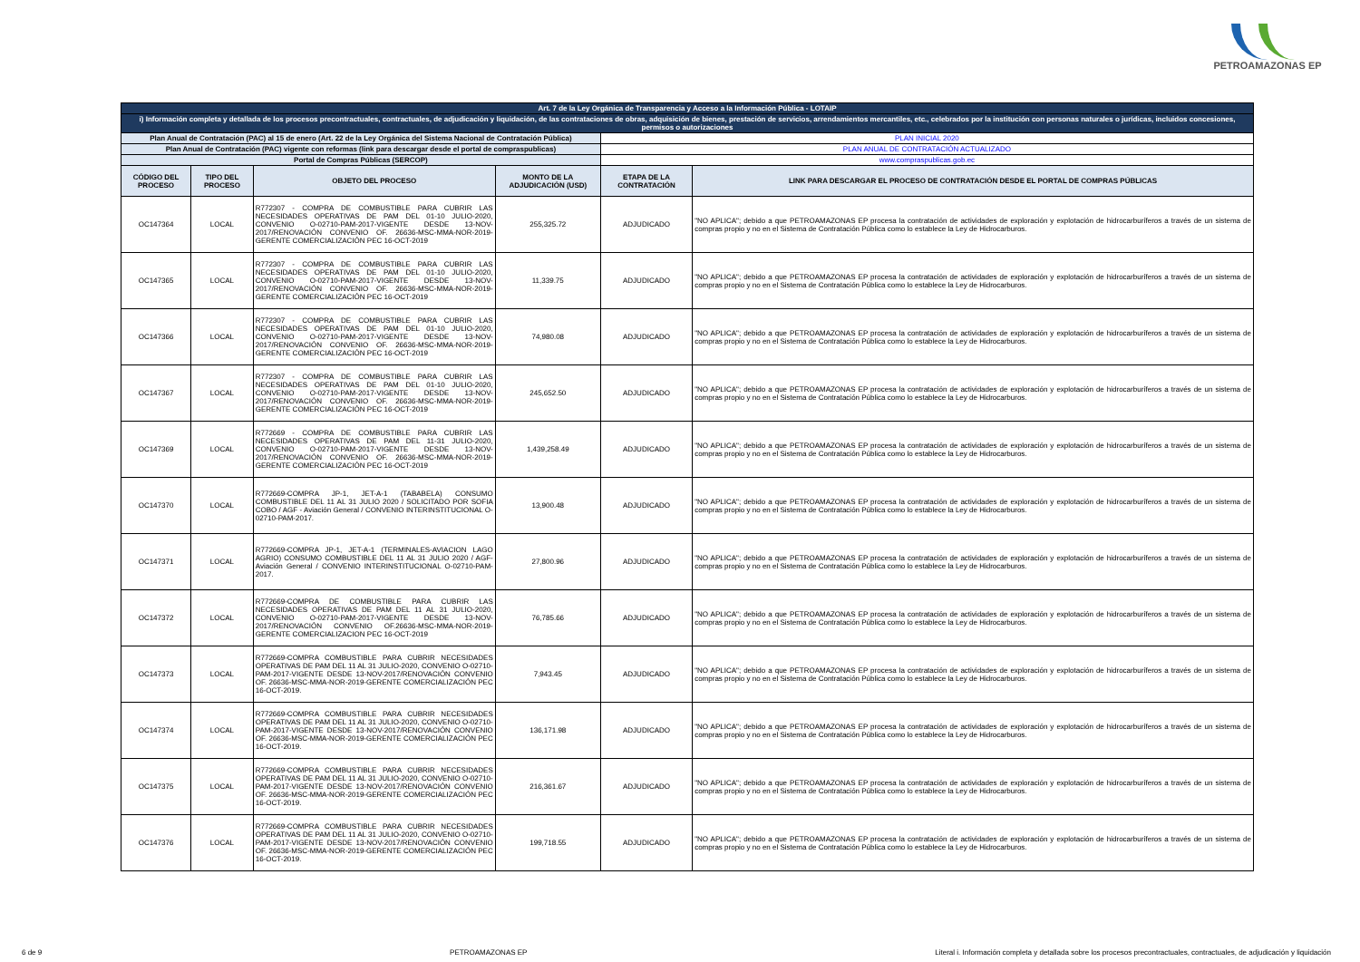PETROAMAZONAS EP
| Art. 7 de la Ley Orgánica de Transparencia y Acceso a la Información Pública - LOTAIP | | | | | |
| --- | --- | --- | --- | --- | --- |
| i) Información completa y detallada de los procesos precontractuales, contractuales, de adjudicación y liquidación, de las contrataciones de obras, adquisición de bienes, prestación de servicios, arrendamientos mercantiles, etc., celebrados por la institución con personas naturales o jurídicas, incluidos concesiones, permisos o autorizaciones | | | | | |
| Plan Anual de Contratación (PAC) al 15 de enero (Art. 22 de la Ley Orgánica del Sistema Nacional de Contratación Pública) | | | | PLAN INICIAL 2020 | |
| Plan Anual de Contratación (PAC) vigente con reformas (link para descargar desde el portal de compraspublicas) | | | | PLAN ANUAL DE CONTRATACIÓN ACTUALIZADO | |
| Portal de Compras Públicas (SERCOP) | | | | www.compraspublicas.gob.ec | |
| CÓDIGO DEL PROCESO | TIPO DEL PROCESO | OBJETO DEL PROCESO | MONTO DE LA ADJUDICACIÓN (USD) | ETAPA DE LA CONTRATACIÓN | LINK PARA DESCARGAR EL PROCESO DE CONTRATACIÓN DESDE EL PORTAL DE COMPRAS PÚBLICAS |
| OC147364 | LOCAL | R772307 - COMPRA DE COMBUSTIBLE PARA CUBRIR LAS NECESIDADES OPERATIVAS DE PAM DEL 01-10 JULIO-2020, CONVENIO O-02710-PAM-2017-VIGENTE DESDE 13-NOV-2017/RENOVACIÓN CONVENIO OF. 26636-MSC-MMA-NOR-2019-GERENTE COMERCIALIZACIÓN PEC 16-OCT-2019 | 255,325.72 | ADJUDICADO | "NO APLICA"; debido a que PETROAMAZONAS EP procesa la contratación de actividades de exploración y explotación de hidrocarburíferos a través de un sistema de compras propio y no en el Sistema de Contratación Pública como lo establece la Ley de Hidrocarburos. |
| OC147365 | LOCAL | R772307 - COMPRA DE COMBUSTIBLE PARA CUBRIR LAS NECESIDADES OPERATIVAS DE PAM DEL 01-10 JULIO-2020, CONVENIO O-02710-PAM-2017-VIGENTE DESDE 13-NOV-2017/RENOVACIÓN CONVENIO OF. 26636-MSC-MMA-NOR-2019-GERENTE COMERCIALIZACIÓN PEC 16-OCT-2019 | 11,339.75 | ADJUDICADO | "NO APLICA"; debido a que PETROAMAZONAS EP procesa la contratación de actividades de exploración y explotación de hidrocarburíferos a través de un sistema de compras propio y no en el Sistema de Contratación Pública como lo establece la Ley de Hidrocarburos. |
| OC147366 | LOCAL | R772307 - COMPRA DE COMBUSTIBLE PARA CUBRIR LAS NECESIDADES OPERATIVAS DE PAM DEL 01-10 JULIO-2020, CONVENIO O-02710-PAM-2017-VIGENTE DESDE 13-NOV-2017/RENOVACIÓN CONVENIO OF. 26636-MSC-MMA-NOR-2019-GERENTE COMERCIALIZACIÓN PEC 16-OCT-2019 | 74,980.08 | ADJUDICADO | "NO APLICA"; debido a que PETROAMAZONAS EP procesa la contratación de actividades de exploración y explotación de hidrocarburíferos a través de un sistema de compras propio y no en el Sistema de Contratación Pública como lo establece la Ley de Hidrocarburos. |
| OC147367 | LOCAL | R772307 - COMPRA DE COMBUSTIBLE PARA CUBRIR LAS NECESIDADES OPERATIVAS DE PAM DEL 01-10 JULIO-2020, CONVENIO O-02710-PAM-2017-VIGENTE DESDE 13-NOV-2017/RENOVACIÓN CONVENIO OF. 26636-MSC-MMA-NOR-2019-GERENTE COMERCIALIZACIÓN PEC 16-OCT-2019 | 245,652.50 | ADJUDICADO | "NO APLICA"; debido a que PETROAMAZONAS EP procesa la contratación de actividades de exploración y explotación de hidrocarburíferos a través de un sistema de compras propio y no en el Sistema de Contratación Pública como lo establece la Ley de Hidrocarburos. |
| OC147369 | LOCAL | R772669 - COMPRA DE COMBUSTIBLE PARA CUBRIR LAS NECESIDADES OPERATIVAS DE PAM DEL 11-31 JULIO-2020, CONVENIO O-02710-PAM-2017-VIGENTE DESDE 13-NOV-2017/RENOVACIÓN CONVENIO OF. 26636-MSC-MMA-NOR-2019-GERENTE COMERCIALIZACIÓN PEC 16-OCT-2019 | 1,439,258.49 | ADJUDICADO | "NO APLICA"; debido a que PETROAMAZONAS EP procesa la contratación de actividades de exploración y explotación de hidrocarburíferos a través de un sistema de compras propio y no en el Sistema de Contratación Pública como lo establece la Ley de Hidrocarburos. |
| OC147370 | LOCAL | R772669-COMPRA JP-1, JET-A-1 (TABABELA) CONSUMO COMBUSTIBLE DEL 11 AL 31 JULIO 2020 / SOLICITADO POR SOFIA COBO / AGF - Aviación General / CONVENIO INTERINSTITUCIONAL O-02710-PAM-2017. | 13,900.48 | ADJUDICADO | "NO APLICA"; debido a que PETROAMAZONAS EP procesa la contratación de actividades de exploración y explotación de hidrocarburíferos a través de un sistema de compras propio y no en el Sistema de Contratación Pública como lo establece la Ley de Hidrocarburos. |
| OC147371 | LOCAL | R772669-COMPRA JP-1, JET-A-1 (TERMINALES-AVIACION LAGO AGRIO) CONSUMO COMBUSTIBLE DEL 11 AL 31 JULIO 2020 / AGF-Aviación General / CONVENIO INTERINSTITUCIONAL O-02710-PAM-2017. | 27,800.96 | ADJUDICADO | "NO APLICA"; debido a que PETROAMAZONAS EP procesa la contratación de actividades de exploración y explotación de hidrocarburíferos a través de un sistema de compras propio y no en el Sistema de Contratación Pública como lo establece la Ley de Hidrocarburos. |
| OC147372 | LOCAL | R772669-COMPRA DE COMBUSTIBLE PARA CUBRIR LAS NECESIDADES OPERATIVAS DE PAM DEL 11 AL 31 JULIO-2020, CONVENIO O-02710-PAM-2017-VIGENTE DESDE 13-NOV-2017/RENOVACIÓN CONVENIO OF.26636-MSC-MMA-NOR-2019-GERENTE COMERCIALIZACION PEC 16-OCT-2019 | 76,785.66 | ADJUDICADO | "NO APLICA"; debido a que PETROAMAZONAS EP procesa la contratación de actividades de exploración y explotación de hidrocarburíferos a través de un sistema de compras propio y no en el Sistema de Contratación Pública como lo establece la Ley de Hidrocarburos. |
| OC147373 | LOCAL | R772669-COMPRA COMBUSTIBLE PARA CUBRIR NECESIDADES OPERATIVAS DE PAM DEL 11 AL 31 JULIO-2020, CONVENIO O-02710-PAM-2017-VIGENTE DESDE 13-NOV-2017/RENOVACIÓN CONVENIO OF. 26636-MSC-MMA-NOR-2019-GERENTE COMERCIALIZACIÓN PEC 16-OCT-2019. | 7,943.45 | ADJUDICADO | "NO APLICA"; debido a que PETROAMAZONAS EP procesa la contratación de actividades de exploración y explotación de hidrocarburíferos a través de un sistema de compras propio y no en el Sistema de Contratación Pública como lo establece la Ley de Hidrocarburos. |
| OC147374 | LOCAL | R772669-COMPRA COMBUSTIBLE PARA CUBRIR NECESIDADES OPERATIVAS DE PAM DEL 11 AL 31 JULIO-2020, CONVENIO O-02710-PAM-2017-VIGENTE DESDE 13-NOV-2017/RENOVACIÓN CONVENIO OF. 26636-MSC-MMA-NOR-2019-GERENTE COMERCIALIZACIÓN PEC 16-OCT-2019. | 136,171.98 | ADJUDICADO | "NO APLICA"; debido a que PETROAMAZONAS EP procesa la contratación de actividades de exploración y explotación de hidrocarburíferos a través de un sistema de compras propio y no en el Sistema de Contratación Pública como lo establece la Ley de Hidrocarburos. |
| OC147375 | LOCAL | R772669-COMPRA COMBUSTIBLE PARA CUBRIR NECESIDADES OPERATIVAS DE PAM DEL 11 AL 31 JULIO-2020, CONVENIO O-02710-PAM-2017-VIGENTE DESDE 13-NOV-2017/RENOVACIÓN CONVENIO OF. 26636-MSC-MMA-NOR-2019-GERENTE COMERCIALIZACIÓN PEC 16-OCT-2019. | 216,361.67 | ADJUDICADO | "NO APLICA"; debido a que PETROAMAZONAS EP procesa la contratación de actividades de exploración y explotación de hidrocarburíferos a través de un sistema de compras propio y no en el Sistema de Contratación Pública como lo establece la Ley de Hidrocarburos. |
| OC147376 | LOCAL | R772669-COMPRA COMBUSTIBLE PARA CUBRIR NECESIDADES OPERATIVAS DE PAM DEL 11 AL 31 JULIO-2020, CONVENIO O-02710-PAM-2017-VIGENTE DESDE 13-NOV-2017/RENOVACIÓN CONVENIO OF. 26636-MSC-MMA-NOR-2019-GERENTE COMERCIALIZACIÓN PEC 16-OCT-2019. | 199,718.55 | ADJUDICADO | "NO APLICA"; debido a que PETROAMAZONAS EP procesa la contratación de actividades de exploración y explotación de hidrocarburíferos a través de un sistema de compras propio y no en el Sistema de Contratación Pública como lo establece la Ley de Hidrocarburos. |
6 de 9 PETROAMAZONAS EP Literal i. Información completa y detallada sobre los procesos precontractuales, contractuales, de adjudicación y liquidación